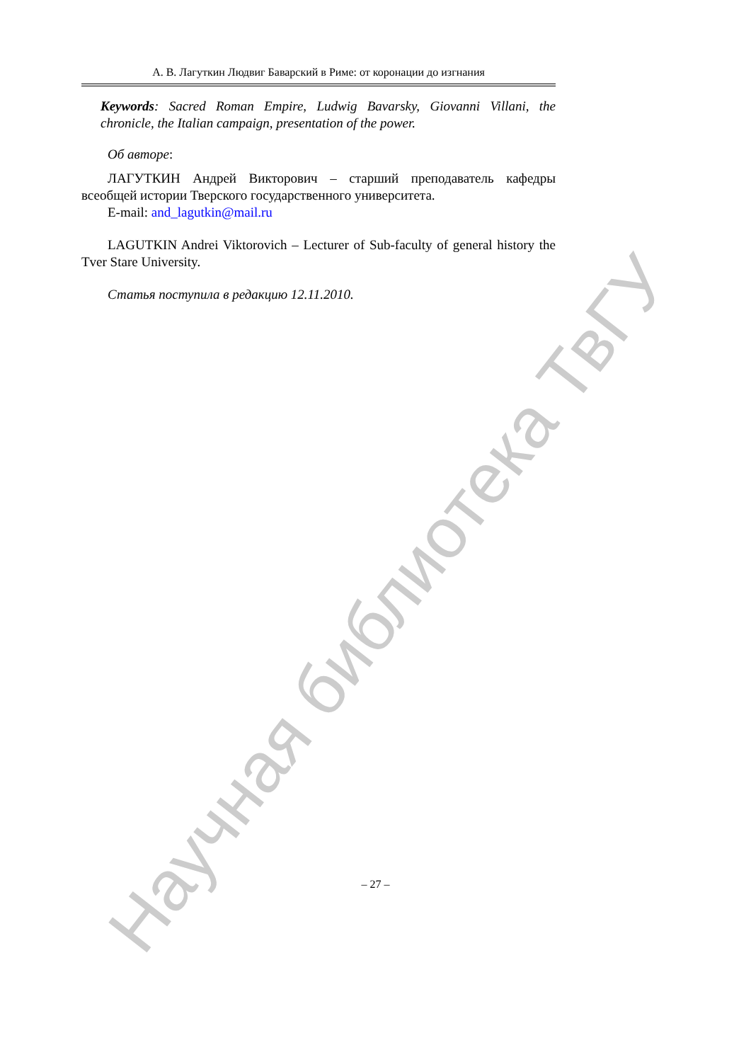Научная библиотека ТвГУ
А. В. Лагуткин Людвиг Баварский в Риме: от коронации до изгнания
Keywords: Sacred Roman Empire, Ludwig Bavarsky, Giovanni Villani, the chronicle, the Italian campaign, presentation of the power.
Об авторе:
ЛАГУТКИН Андрей Викторович – старший преподаватель кафедры всеобщей истории Тверского государственного университета.
E-mail: and_lagutkin@mail.ru
LAGUTKIN Andrei Viktorovich – Lecturer of Sub-faculty of general history the Tver Stare University.
Статья поступила в редакцию 12.11.2010.
– 27 –